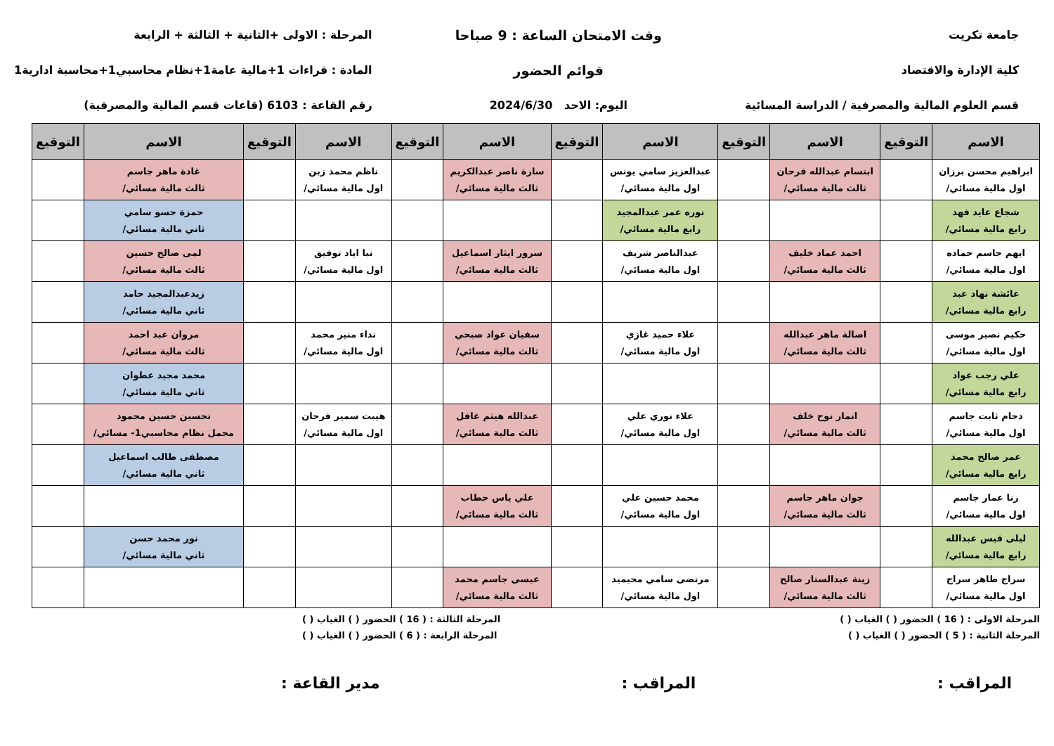جامعة تكريت
كلية الإدارة والاقتصاد
قسم العلوم المالية والمصرفية / الدراسة المسائية
وقت الامتحان الساعة : 9 صباحا
قوائم الحضور
اليوم: الاحد 2024/6/30
المرحلة : الاولى +الثانية + الثالثة + الرابعة
المادة : قراءات 1+مالية عامة1+نظام محاسبي1+محاسبة ادارية1
رقم القاعة : 6103 (قاعات قسم المالية والمصرفية)
| الاسم | التوقيع | الاسم | التوقيع | الاسم | التوقيع | الاسم | التوقيع | الاسم | التوقيع | الاسم | التوقيع |
| --- | --- | --- | --- | --- | --- | --- | --- | --- | --- | --- | --- |
| ابراهيم محسن برزان اول مالية مسائي/ | | ابتسام عبدالله فرحان ثالث مالية مسائي/ | | عبدالعزيز سامي يونس اول مالية مسائي/ | | سارة ناصر عبدالكريم ثالث مالية مسائي/ | | ناظم محمد زبن اول مالية مسائي/ | | غادة ماهر جاسم ثالث مالية مسائي/ | |
| شجاع عايد فهد رابع مالية مسائي/ | | | | نوره عمر عبدالمجيد رابع مالية مسائي/ | | | | | | حمزة حسو سامي ثاني مالية مسائي/ | |
| ايهم جاسم حماده اول مالية مسائي/ | | احمد عماد خليف ثالث مالية مسائي/ | | عبدالناصر شريف اول مالية مسائي/ | | سرور ايثار اسماعيل ثالث مالية مسائي/ | | نبا اياد توفيق اول مالية مسائي/ | | لمى صالح حسين ثالث مالية مسائي/ | |
| عائشة نهاد عبد رابع مالية مسائي/ | | | | | | | | | | زيدعبدالمجيد حامد ثاني مالية مسائي/ | |
| حكيم نصير موسى اول مالية مسائي/ | | اصالة ماهر عبدالله ثالث مالية مسائي/ | | علاء حميد غازي اول مالية مسائي/ | | سفيان عواد صبحي ثالث مالية مسائي/ | | نداء منير محمد اول مالية مسائي/ | | مروان عبد احمد ثالث مالية مسائي/ | |
| علي رجب عواد رابع مالية مسائي/ | | | | | | | | | | محمد مجيد عطوان ثاني مالية مسائي/ | |
| دحام ثابت جاسم اول مالية مسائي/ | | انمار نوح خلف ثالث مالية مسائي/ | | علاء نوري علي اول مالية مسائي/ | | عبدالله هيثم غافل ثالث مالية مسائي/ | | هيبت سمير فرحان اول مالية مسائي/ | | تحسين حسين محمود محمل نظام محاسبي1- مسائي/ | |
| عمر صالح محمد رابع مالية مسائي/ | | | | | | | | | | مصطفى طالب اسماعيل ثاني مالية مسائي/ | |
| رنا عمار جاسم اول مالية مسائي/ | | جوان ماهر جاسم ثالث مالية مسائي/ | | محمد حسين علي اول مالية مسائي/ | | علي ياس خطاب ثالث مالية مسائي/ | | | | | |
| ليلى قيس عبدالله رابع مالية مسائي/ | | | | | | | | | | نور محمد حسن ثاني مالية مسائي/ | |
| سراج طاهر سراج اول مالية مسائي/ | | زينة عبدالستار صالح ثالث مالية مسائي/ | | مرتضى سامي محيميد اول مالية مسائي/ | | عيسى جاسم محمد ثالث مالية مسائي/ | | | | | |
المرحلة الاولى : ( 16 ) الحضور ( ) الغياب ( ) المرحلة الثالثة : ( 16 ) الحضور ( ) الغياب ( )
المرحلة الثانية : ( 5 ) الحضور ( ) الغياب ( ) المرحلة الرابعة : ( 6 ) الحضور ( ) الغياب ( )
المراقب : المراقب : مدير القاعة :